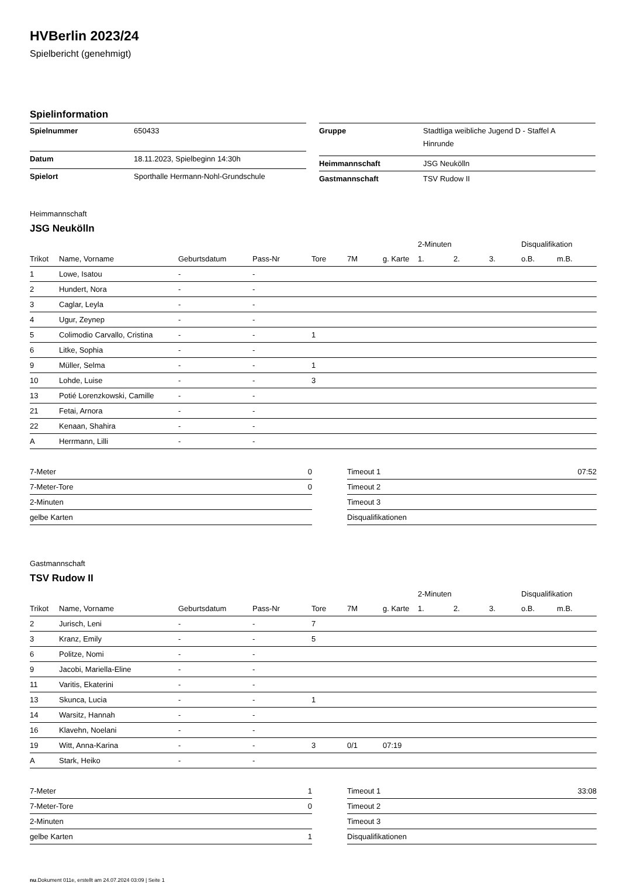HVBerlin 2023/24
Spielbericht (genehmigt)
Spielinformation
| Spielnummer | 650433 |
| Datum | 18.11.2023, Spielbeginn 14:30h |
| Spielort | Sporthalle Hermann-Nohl-Grundschule |
| Gruppe | Stadtliga weibliche Jugend D - Staffel A Hinrunde |
| Heimmannschaft | JSG Neukölln |
| Gastmannschaft | TSV Rudow II |
Heimmannschaft
JSG Neukölln
| | | | | | | | 2-Minuten | | | Disqualifikation | |
| --- | --- | --- | --- | --- | --- | --- | --- | --- | --- | --- | --- |
| Trikot | Name, Vorname | Geburtsdatum | Pass-Nr | Tore | 7M | g. Karte | 1. | 2. | 3. | o.B. | m.B. |
| 1 | Lowe, Isatou | - | - | | | | | | | | |
| 2 | Hundert, Nora | - | - | | | | | | | | |
| 3 | Caglar, Leyla | - | - | | | | | | | | |
| 4 | Ugur, Zeynep | - | - | | | | | | | | |
| 5 | Colimodio Carvallo, Cristina | - | - | 1 | | | | | | | |
| 6 | Litke, Sophia | - | - | | | | | | | | |
| 9 | Müller, Selma | - | - | 1 | | | | | | | |
| 10 | Lohde, Luise | - | - | 3 | | | | | | | |
| 13 | Potié Lorenzkowski, Camille | - | - | | | | | | | | |
| 21 | Fetai, Arnora | - | - | | | | | | | | |
| 22 | Kenaan, Shahira | - | - | | | | | | | | |
| A | Herrmann, Lilli | - | - | | | | | | | | |
| 7-Meter | 0 |
| 7-Meter-Tore | 0 |
| 2-Minuten | |
| gelbe Karten | |
| Timeout 1 | 07:52 |
| Timeout 2 | |
| Timeout 3 | |
| Disqualifikationen | |
Gastmannschaft
TSV Rudow II
| | | | | | | | 2-Minuten | | | Disqualifikation | |
| --- | --- | --- | --- | --- | --- | --- | --- | --- | --- | --- | --- |
| Trikot | Name, Vorname | Geburtsdatum | Pass-Nr | Tore | 7M | g. Karte | 1. | 2. | 3. | o.B. | m.B. |
| 2 | Jurisch, Leni | - | - | 7 | | | | | | | |
| 3 | Kranz, Emily | - | - | 5 | | | | | | | |
| 6 | Politze, Nomi | - | - | | | | | | | | |
| 9 | Jacobi, Mariella-Eline | - | - | | | | | | | | |
| 11 | Varitis, Ekaterini | - | - | | | | | | | | |
| 13 | Skunca, Lucia | - | - | 1 | | | | | | | |
| 14 | Warsitz, Hannah | - | - | | | | | | | | |
| 16 | Klavehn, Noelani | - | - | | | | | | | | |
| 19 | Witt, Anna-Karina | - | - | 3 | 0/1 | 07:19 | | | | | |
| A | Stark, Heiko | - | - | | | | | | | | |
| 7-Meter | 1 |
| 7-Meter-Tore | 0 |
| 2-Minuten | |
| gelbe Karten | 1 |
| Timeout 1 | 33:08 |
| Timeout 2 | |
| Timeout 3 | |
| Disqualifikationen | |
nu.Dokument 011e, erstellt am 24.07.2024 03:09 | Seite 1